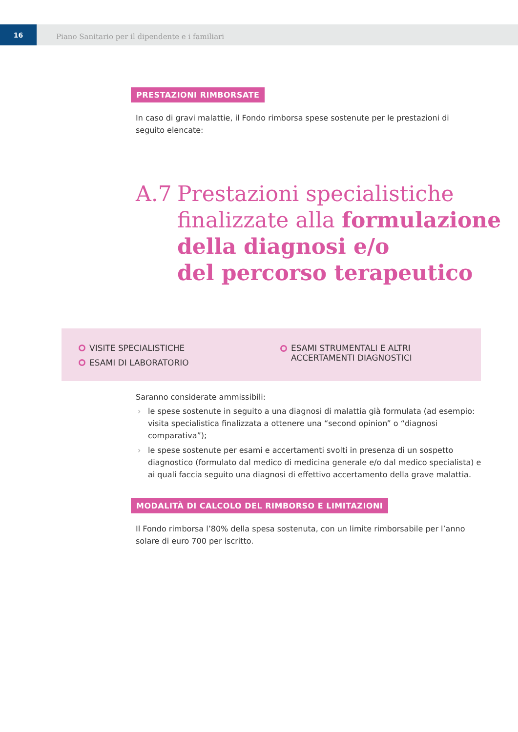16
Piano Sanitario per il dipendente e i familiari
PRESTAZIONI RIMBORSATE
In caso di gravi malattie, il Fondo rimborsa spese sostenute per le prestazioni di seguito elencate:
A.7 Prestazioni specialistiche
finalizzate alla formulazione
della diagnosi e/o
del percorso terapeutico
VISITE SPECIALISTICHE
ESAMI DI LABORATORIO
ESAMI STRUMENTALI E ALTRI
ACCERTAMENTI DIAGNOSTICI
Saranno considerate ammissibili:
› le spese sostenute in seguito a una diagnosi di malattia già formulata (ad esempio: visita specialistica finalizzata a ottenere una “second opinion” o “diagnosi comparativa”);
› le spese sostenute per esami e accertamenti svolti in presenza di un sospetto diagnostico (formulato dal medico di medicina generale e/o dal medico specialista) e ai quali faccia seguito una diagnosi di effettivo accertamento della grave malattia.
MODALITÀ DI CALCOLO DEL RIMBORSO E LIMITAZIONI
Il Fondo rimborsa l’80% della spesa sostenuta, con un limite rimborsabile per l’anno solare di euro 700 per iscritto.